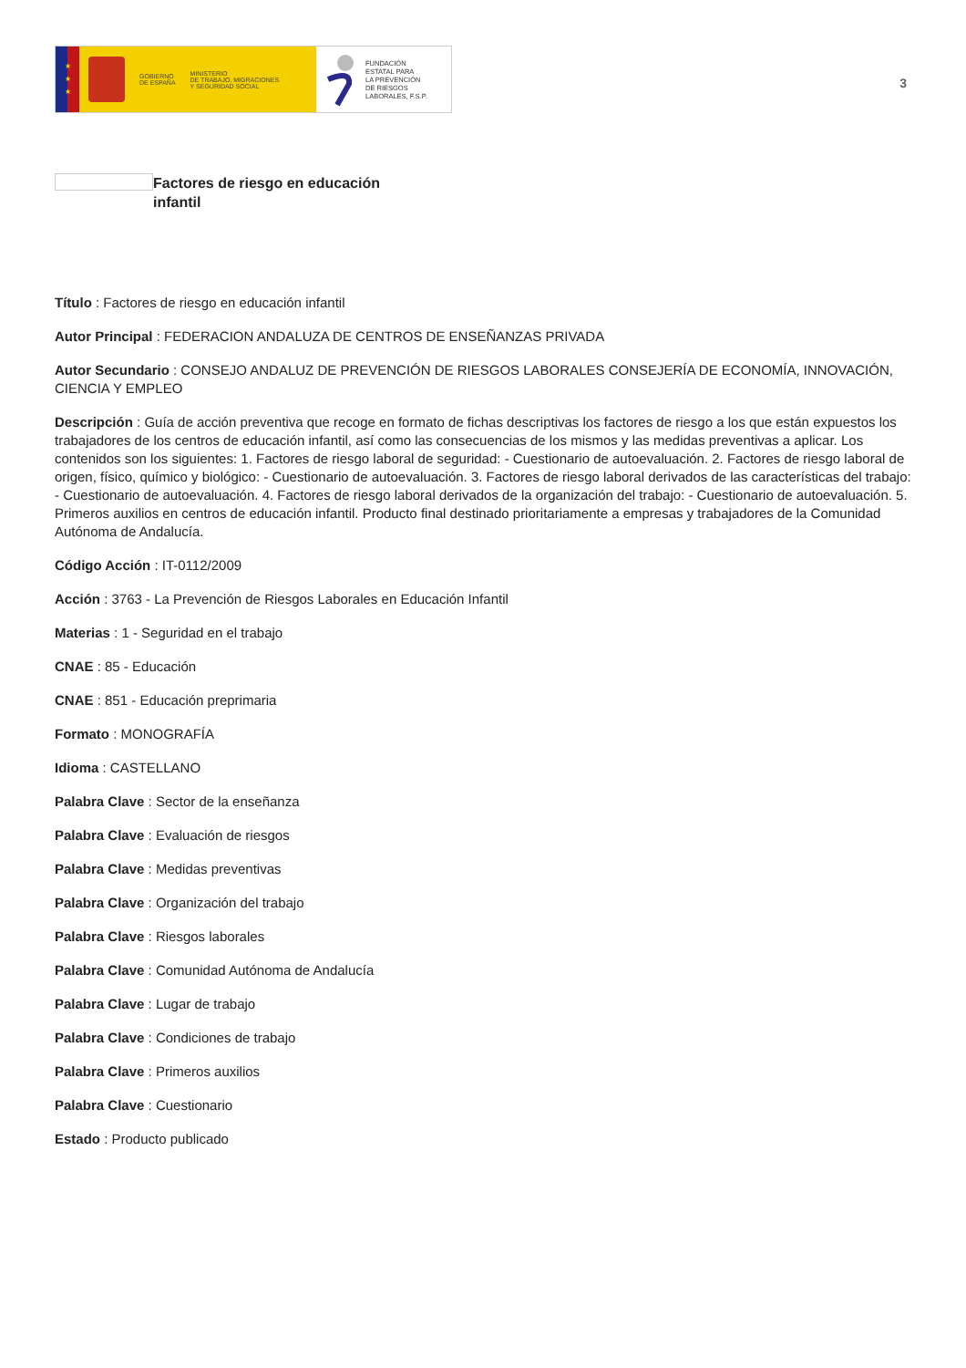★
★
★
GOBIERNO
DE ESPAÑA
MINISTERIO
DE TRABAJO, MIGRACIONES
Y SEGURIDAD SOCIAL
FUNDACIÓN
ESTATAL PARA
LA PREVENCIÓN
DE RIESGOS
LABORALES, F.S.P.
3
Factores de riesgo en educación infantil
Título : Factores de riesgo en educación infantil
Autor Principal : FEDERACION ANDALUZA DE CENTROS DE ENSEÑANZAS PRIVADA
Autor Secundario : CONSEJO ANDALUZ DE PREVENCIÓN DE RIESGOS LABORALES CONSEJERÍA DE ECONOMÍA, INNOVACIÓN, CIENCIA Y EMPLEO
Descripción : Guía de acción preventiva que recoge en formato de fichas descriptivas los factores de riesgo a los que están expuestos los trabajadores de los centros de educación infantil, así como las consecuencias de los mismos y las medidas preventivas a aplicar. Los contenidos son los siguientes: 1. Factores de riesgo laboral de seguridad: - Cuestionario de autoevaluación. 2. Factores de riesgo laboral de origen, físico, químico y biológico: - Cuestionario de autoevaluación. 3. Factores de riesgo laboral derivados de las características del trabajo: - Cuestionario de autoevaluación. 4. Factores de riesgo laboral derivados de la organización del trabajo: - Cuestionario de autoevaluación. 5. Primeros auxilios en centros de educación infantil. Producto final destinado prioritariamente a empresas y trabajadores de la Comunidad Autónoma de Andalucía.
Código Acción : IT-0112/2009
Acción : 3763 - La Prevención de Riesgos Laborales en Educación Infantil
Materias : 1 - Seguridad en el trabajo
CNAE : 85 - Educación
CNAE : 851 - Educación preprimaria
Formato : MONOGRAFÍA
Idioma : CASTELLANO
Palabra Clave : Sector de la enseñanza
Palabra Clave : Evaluación de riesgos
Palabra Clave : Medidas preventivas
Palabra Clave : Organización del trabajo
Palabra Clave : Riesgos laborales
Palabra Clave : Comunidad Autónoma de Andalucía
Palabra Clave : Lugar de trabajo
Palabra Clave : Condiciones de trabajo
Palabra Clave : Primeros auxilios
Palabra Clave : Cuestionario
Estado : Producto publicado